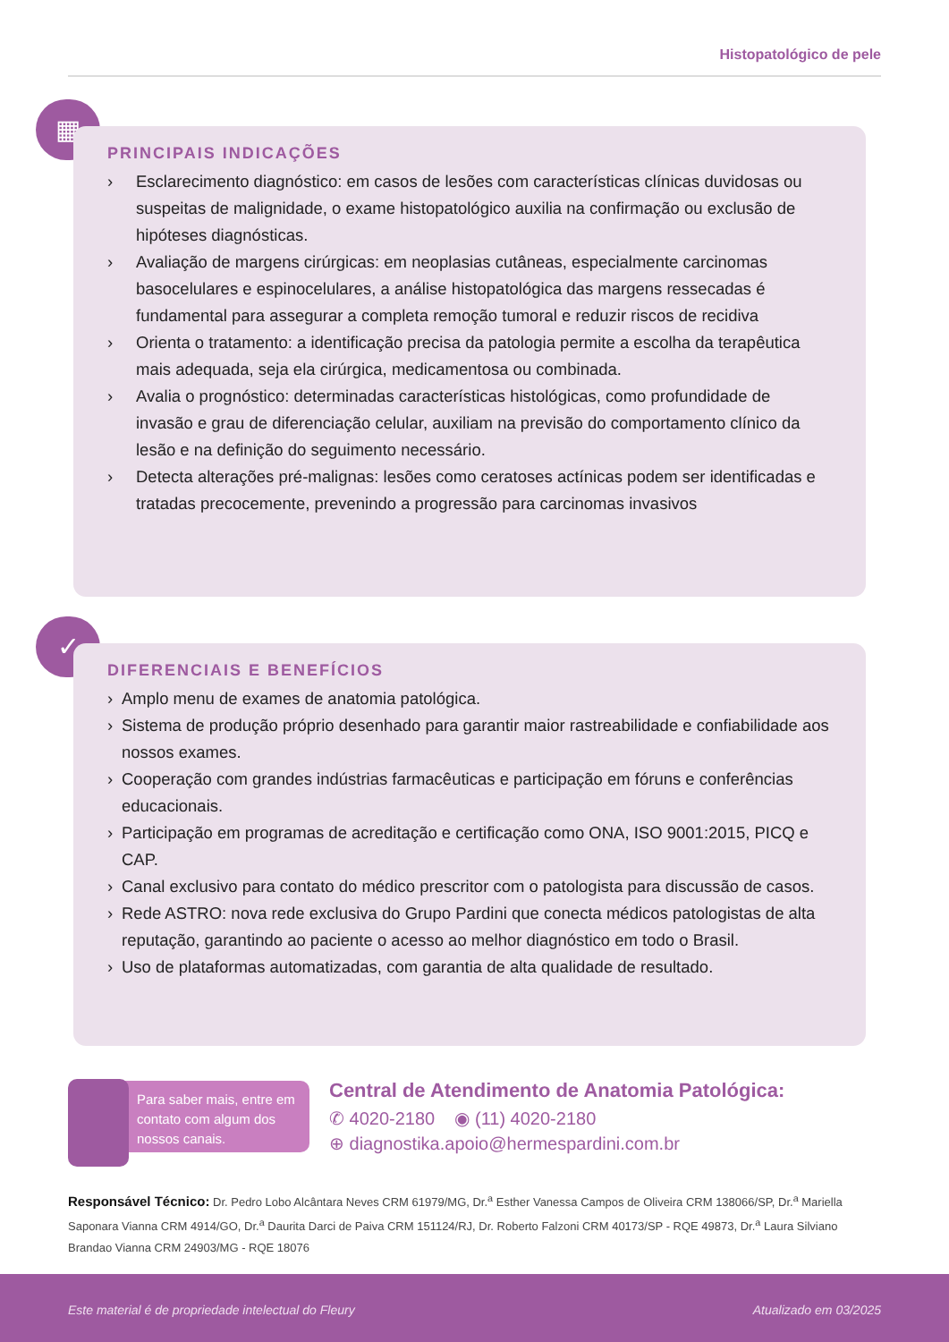Histopatológico de pele
▦
PRINCIPAIS INDICAÇÕES
› Esclarecimento diagnóstico: em casos de lesões com características clínicas duvidosas ou suspeitas de malignidade, o exame histopatológico auxilia na confirmação ou exclusão de hipóteses diagnósticas.
› Avaliação de margens cirúrgicas: em neoplasias cutâneas, especialmente carcinomas basocelulares e espinocelulares, a análise histopatológica das margens ressecadas é fundamental para assegurar a completa remoção tumoral e reduzir riscos de recidiva
› Orienta o tratamento: a identificação precisa da patologia permite a escolha da terapêutica mais adequada, seja ela cirúrgica, medicamentosa ou combinada.
› Avalia o prognóstico: determinadas características histológicas, como profundidade de invasão e grau de diferenciação celular, auxiliam na previsão do comportamento clínico da lesão e na definição do seguimento necessário.
› Detecta alterações pré-malignas: lesões como ceratoses actínicas podem ser identificadas e tratadas precocemente, prevenindo a progressão para carcinomas invasivos
✓
DIFERENCIAIS E BENEFÍCIOS
› Amplo menu de exames de anatomia patológica.
› Sistema de produção próprio desenhado para garantir maior rastreabilidade e confiabilidade aos nossos exames.
› Cooperação com grandes indústrias farmacêuticas e participação em fóruns e conferências educacionais.
› Participação em programas de acreditação e certificação como ONA, ISO 9001:2015, PICQ e CAP.
› Canal exclusivo para contato do médico prescritor com o patologista para discussão de casos.
› Rede ASTRO: nova rede exclusiva do Grupo Pardini que conecta médicos patologistas de alta reputação, garantindo ao paciente o acesso ao melhor diagnóstico em todo o Brasil.
› Uso de plataformas automatizadas, com garantia de alta qualidade de resultado.
Para saber mais, entre em contato com algum dos nossos canais.
Central de Atendimento de Anatomia Patológica:
✆ 4020-2180 ◉ (11) 4020-2180
⊕ diagnostika.apoio@hermespardini.com.br
Responsável Técnico: Dr. Pedro Lobo Alcântara Neves CRM 61979/MG, Dr.<sup>a</sup> Esther Vanessa Campos de Oliveira CRM 138066/SP, Dr.<sup>a</sup> Mariella Saponara Vianna CRM 4914/GO, Dr.<sup>a</sup> Daurita Darci de Paiva CRM 151124/RJ, Dr. Roberto Falzoni CRM 40173/SP - RQE 49873, Dr.<sup>a</sup> Laura Silviano Brandao Vianna CRM 24903/MG - RQE 18076
Este material é de propriedade intelectual do Fleury Atualizado em 03/2025